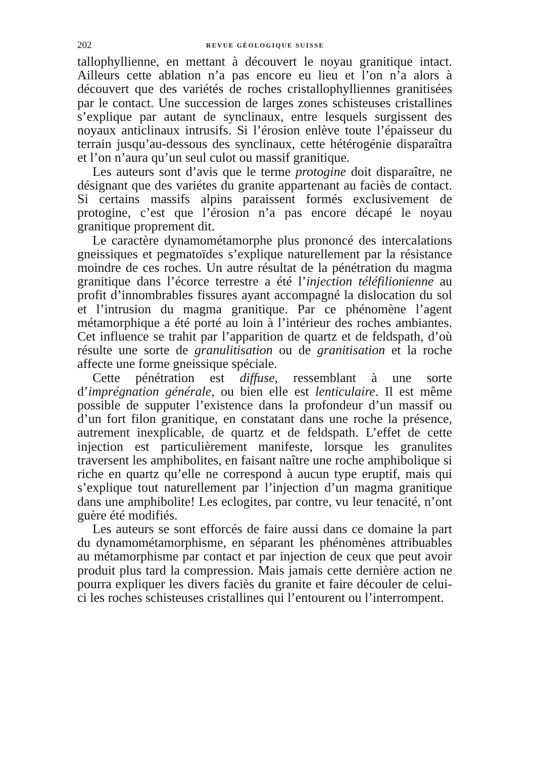202 REVUE GÉOLOGIQUE SUISSE
tallophyllienne, en mettant à découvert le noyau granitique intact. Ailleurs cette ablation n’a pas encore eu lieu et l’on n’a alors à découvert que des variétés de roches cristallophylliennes granitisées par le contact. Une succession de larges zones schisteuses cristallines s’explique par autant de synclinaux, entre lesquels surgissent des noyaux anticlinaux intrusifs. Si l’érosion enlève toute l’épaisseur du terrain jusqu’au-dessous des synclinaux, cette hétérogénie disparaîtra et l’on n’aura qu’un seul culot ou massif granitique.
Les auteurs sont d’avis que le terme protogine doit disparaître, ne désignant que des variétes du granite appartenant au faciès de contact. Si certains massifs alpins paraissent formés exclusivement de protogine, c’est que l’érosion n’a pas encore décapé le noyau granitique proprement dit.
Le caractère dynamométamorphe plus prononcé des intercalations gneissiques et pegmatoïdes s’explique naturellement par la résistance moindre de ces roches. Un autre résultat de la pénétration du magma granitique dans l’écorce terrestre a été l’injection téléfilionienne au profit d’innombrables fissures ayant accompagné la dislocation du sol et l’intrusion du magma granitique. Par ce phénomène l’agent métamorphique a été porté au loin à l’intérieur des roches ambiantes. Cet influence se trahit par l’apparition de quartz et de feldspath, d’où résulte une sorte de granulitisation ou de granitisation et la roche affecte une forme gneissique spéciale.
Cette pénétration est diffuse, ressemblant à une sorte d’imprégnation générale, ou bien elle est lenticulaire. Il est même possible de supputer l’existence dans la profondeur d’un massif ou d’un fort filon granitique, en constatant dans une roche la présence, autrement inexplicable, de quartz et de feldspath. L’effet de cette injection est particulièrement manifeste, lorsque les granulites traversent les amphibolites, en faisant naître une roche amphibolique si riche en quartz qu’elle ne correspond à aucun type eruptif, mais qui s’explique tout naturellement par l’injection d’un magma granitique dans une amphibolite! Les eclogites, par contre, vu leur tenacité, n’ont guère été modifiés.
Les auteurs se sont efforcés de faire aussi dans ce domaine la part du dynamométamorphisme, en séparant les phénomènes attribuables au métamorphisme par contact et par injection de ceux que peut avoir produit plus tard la compression. Mais jamais cette dernière action ne pourra expliquer les divers faciès du granite et faire découler de celui-ci les roches schisteuses cristallines qui l’entourent ou l’interrompent.